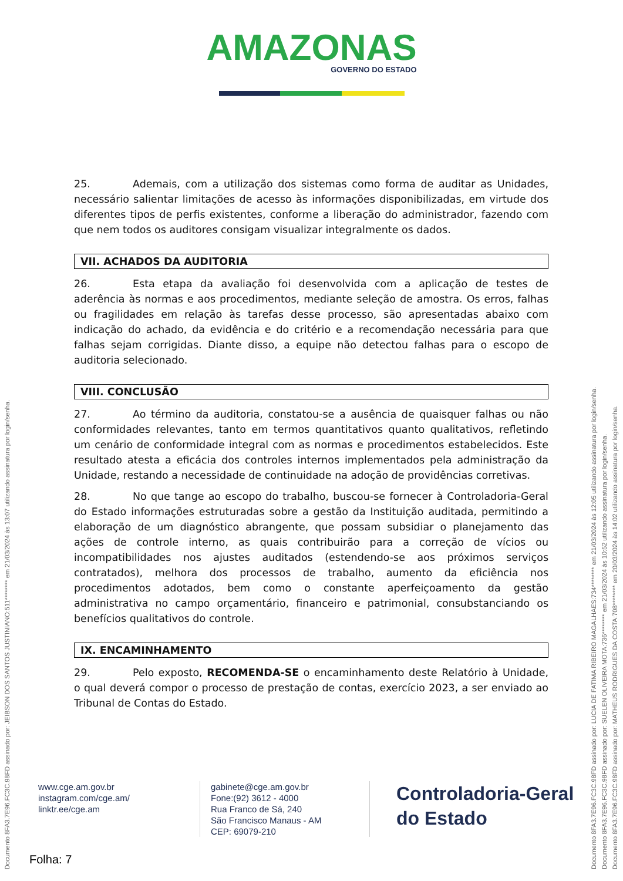AMAZONAS GOVERNO DO ESTADO
25. Ademais, com a utilização dos sistemas como forma de auditar as Unidades, necessário salientar limitações de acesso às informações disponibilizadas, em virtude dos diferentes tipos de perfis existentes, conforme a liberação do administrador, fazendo com que nem todos os auditores consigam visualizar integralmente os dados.
VII. ACHADOS DA AUDITORIA
26. Esta etapa da avaliação foi desenvolvida com a aplicação de testes de aderência às normas e aos procedimentos, mediante seleção de amostra. Os erros, falhas ou fragilidades em relação às tarefas desse processo, são apresentadas abaixo com indicação do achado, da evidência e do critério e a recomendação necessária para que falhas sejam corrigidas. Diante disso, a equipe não detectou falhas para o escopo de auditoria selecionado.
VIII. CONCLUSÃO
27. Ao término da auditoria, constatou-se a ausência de quaisquer falhas ou não conformidades relevantes, tanto em termos quantitativos quanto qualitativos, refletindo um cenário de conformidade integral com as normas e procedimentos estabelecidos. Este resultado atesta a eficácia dos controles internos implementados pela administração da Unidade, restando a necessidade de continuidade na adoção de providências corretivas.
28. No que tange ao escopo do trabalho, buscou-se fornecer à Controladoria-Geral do Estado informações estruturadas sobre a gestão da Instituição auditada, permitindo a elaboração de um diagnóstico abrangente, que possam subsidiar o planejamento das ações de controle interno, as quais contribuirão para a correção de vícios ou incompatibilidades nos ajustes auditados (estendendo-se aos próximos serviços contratados), melhora dos processos de trabalho, aumento da eficiência nos procedimentos adotados, bem como o constante aperfeiçoamento da gestão administrativa no campo orçamentário, financeiro e patrimonial, consubstanciando os benefícios qualitativos do controle.
IX. ENCAMINHAMENTO
29. Pelo exposto, RECOMENDA-SE o encaminhamento deste Relatório à Unidade, o qual deverá compor o processo de prestação de contas, exercício 2023, a ser enviado ao Tribunal de Contas do Estado.
www.cge.am.gov.br
instagram.com/cge.am/
linktr.ee/cge.am
gabinete@cge.am.gov.br
Fone:(92) 3612 - 4000
Rua Franco de Sá, 240
São Francisco Manaus - AM
CEP: 69079-210
Controladoria-Geral
do Estado
Folha: 7
Documento 8FA3.7E96.FC3C.98FD assinado por: JEIBSON DOS SANTOS JUSTINIANO:511******** em 21/03/2024 às 13:07 utilizando assinatura por login/senha.
Documento 8FA3.7E96.FC3C.98FD assinado por: LUCIA DE FATIMA RIBEIRO MAGALHAES:734******** em 21/03/2024 às 12:05 utilizando assinatura por login/senha.
Documento 8FA3.7E96.FC3C.98FD assinado por: SUELEN OLIVEIRA MOTA:736******** em 21/03/2024 às 10:52 utilizando assinatura por login/senha.
Documento 8FA3.7E96.FC3C.98FD assinado por: MATHEUS RODRIGUES DA COSTA:708******** em 20/03/2024 às 14:02 utilizando assinatura por login/senha.